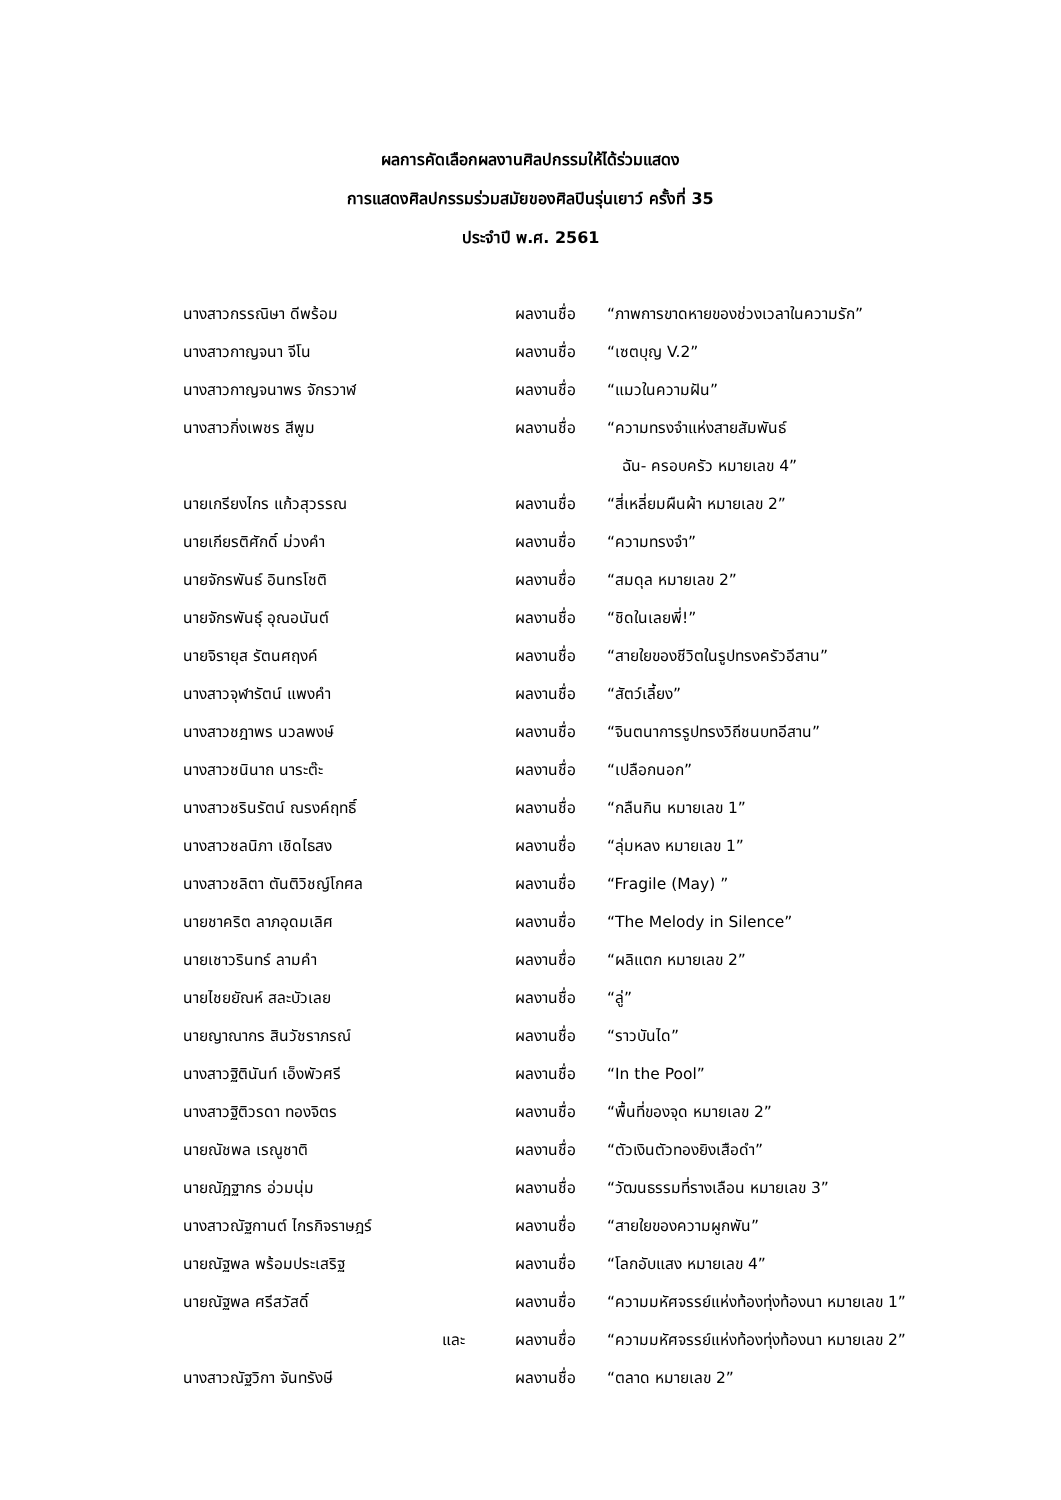ผลการคัดเลือกผลงานศิลปกรรมให้ได้ร่วมแสดง
การแสดงศิลปกรรมร่วมสมัยของศิลปินรุ่นเยาว์ ครั้งที่ 35
ประจำปี พ.ศ. 2561
| นางสาวกรรณิษา ดีพร้อม | ผลงานชื่อ | “ภาพการขาดหายของช่วงเวลาในความรัก” |
| นางสาวกาญจนา จีโน | ผลงานชื่อ | “เซตบุญ V.2” |
| นางสาวกาญจนาพร จักรวาฬ | ผลงานชื่อ | “แมวในความฝัน” |
| นางสาวกิ่งเพชร สีพูม | ผลงานชื่อ | “ความทรงจำแห่งสายสัมพันธ์ |
| | | ฉัน- ครอบครัว หมายเลข 4” |
| นายเกรียงไกร แก้วสุวรรณ | ผลงานชื่อ | “สี่เหลี่ยมผืนผ้า หมายเลข 2” |
| นายเกียรติศักดิ์ ม่วงคำ | ผลงานชื่อ | “ความทรงจำ” |
| นายจักรพันธ์ อินทรโชติ | ผลงานชื่อ | “สมดุล หมายเลข 2” |
| นายจักรพันธุ์ อุณอนันต์ | ผลงานชื่อ | “ชิดในเลยพี่!” |
| นายจิรายุส รัตนศฤงค์ | ผลงานชื่อ | “สายใยของชีวิตในรูปทรงครัวอีสาน” |
| นางสาวจุฬารัตน์ แพงคำ | ผลงานชื่อ | “สัตว์เลี้ยง” |
| นางสาวชฎาพร นวลพงษ์ | ผลงานชื่อ | “จินตนาการรูปทรงวิถีชนบทอีสาน” |
| นางสาวชนินาถ นาระต๊ะ | ผลงานชื่อ | “เปลือกนอก” |
| นางสาวชรินรัตน์ ณรงค์ฤทธิ์ | ผลงานชื่อ | “กลืนกิน หมายเลข 1” |
| นางสาวชลนิภา เชิดไธสง | ผลงานชื่อ | “ลุ่มหลง หมายเลข 1” |
| นางสาวชลิตา ตันติวิชญ์โกศล | ผลงานชื่อ | “Fragile (May) ” |
| นายชาคริต ลาภอุดมเลิศ | ผลงานชื่อ | “The Melody in Silence” |
| นายเชาวรินทร์ ลามคำ | ผลงานชื่อ | “ผลิแตก หมายเลข 2” |
| นายไชยยัณห์ สละบัวเลย | ผลงานชื่อ | “ลู่” |
| นายญาณากร สินวัชราภรณ์ | ผลงานชื่อ | “ราวบันได” |
| นางสาวฐิตินันท์ เอ็งพัวศรี | ผลงานชื่อ | “In the Pool” |
| นางสาวฐิติวรดา ทองจิตร | ผลงานชื่อ | “พื้นที่ของจุด หมายเลข 2” |
| นายณัชพล เรณูชาติ | ผลงานชื่อ | “ตัวเงินตัวทองยิงเสือดำ” |
| นายณัฎฐากร อ่วมนุ่ม | ผลงานชื่อ | “วัฒนธรรมที่รางเลือน หมายเลข 3” |
| นางสาวณัฐกานต์ ไกรกิจราษฎร์ | ผลงานชื่อ | “สายใยของความผูกพัน” |
| นายณัฐพล พร้อมประเสริฐ | ผลงานชื่อ | “โลกอับแสง หมายเลข 4” |
| นายณัฐพล ศรีสวัสดิ์ | ผลงานชื่อ | “ความมหัศจรรย์แห่งท้องทุ่งท้องนา หมายเลข 1” |
| และ | ผลงานชื่อ | “ความมหัศจรรย์แห่งท้องทุ่งท้องนา หมายเลข 2” |
| นางสาวณัฐวิกา จันทรังษี | ผลงานชื่อ | “ตลาด หมายเลข 2” |